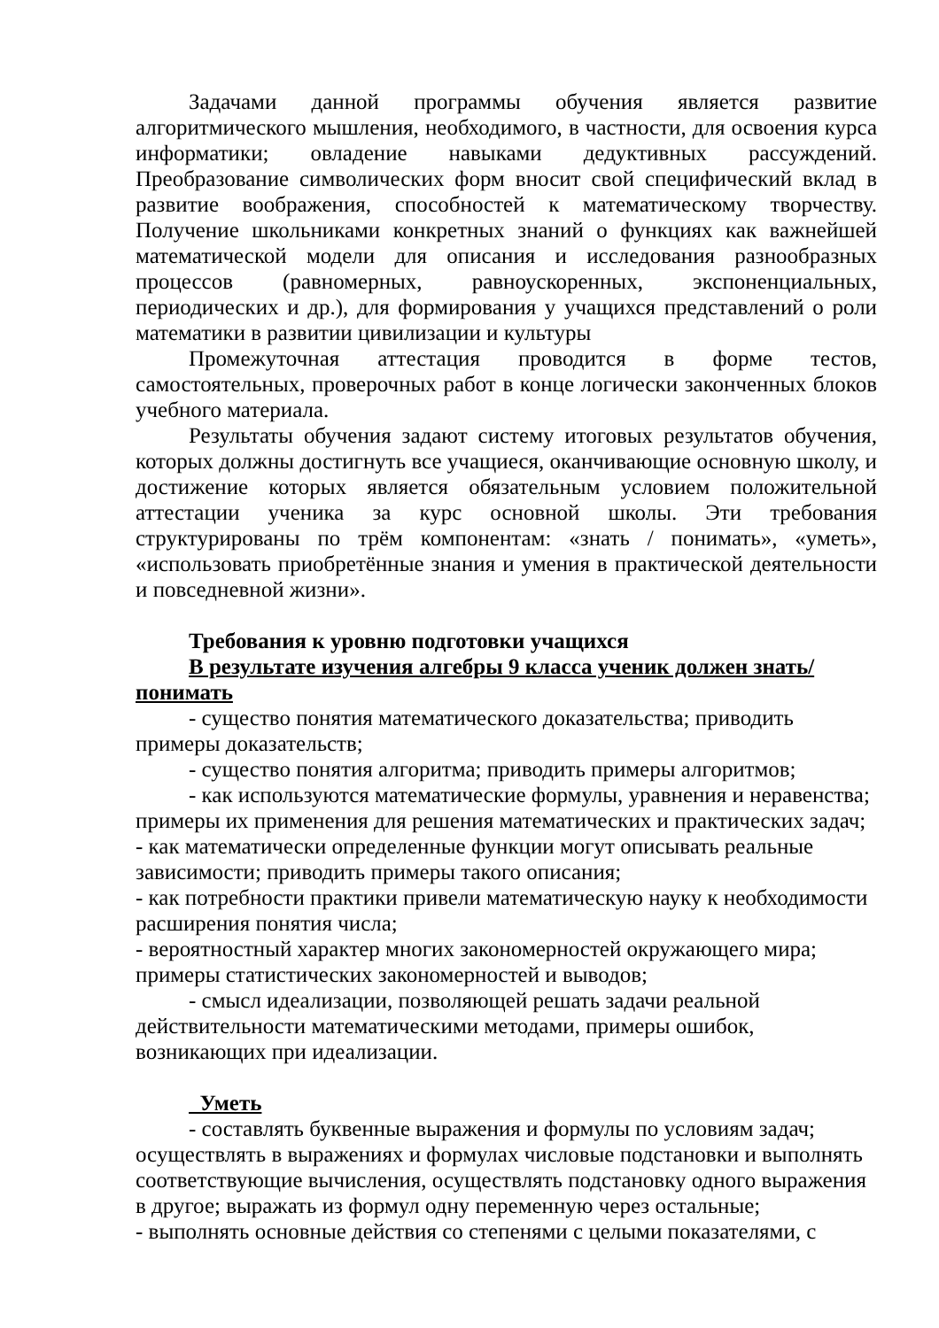Задачами данной программы обучения является развитие алгоритмического мышления, необходимого, в частности, для освоения курса информатики; овладение навыками дедуктивных рассуждений. Преобразование символических форм вносит свой специфический вклад в развитие воображения, способностей к математическому творчеству. Получение школьниками конкретных знаний о функциях как важнейшей математической модели для описания и исследования разнообразных процессов (равномерных, равноускоренных, экспоненциальных, периодических и др.), для формирования у учащихся представлений о роли математики в развитии цивилизации и культуры
Промежуточная аттестация проводится в форме тестов, самостоятельных, проверочных работ в конце логически законченных блоков учебного материала.
Результаты обучения задают систему итоговых результатов обучения, которых должны достигнуть все учащиеся, оканчивающие основную школу, и достижение которых является обязательным условием положительной аттестации ученика за курс основной школы. Эти требования структурированы по трём компонентам: «знать / понимать», «уметь», «использовать приобретённые знания и умения в практической деятельности и повседневной жизни».
Требования к уровню подготовки учащихся
В результате изучения алгебры 9 класса ученик должен знать/понимать
- существо понятия математического доказательства; приводить примеры доказательств;
- существо понятия алгоритма; приводить примеры алгоритмов;
- как используются математические формулы, уравнения и неравенства; примеры их применения для решения математических и практических задач;
- как математически определенные функции могут описывать реальные зависимости; приводить примеры такого описания;
- как потребности практики привели математическую науку к необходимости расширения понятия числа;
- вероятностный характер многих закономерностей окружающего мира; примеры статистических закономерностей и выводов;
- смысл идеализации, позволяющей решать задачи реальной действительности математическими методами, примеры ошибок, возникающих при идеализации.
Уметь
- составлять буквенные выражения и формулы по условиям задач; осуществлять в выражениях и формулах числовые подстановки и выполнять соответствующие вычисления, осуществлять подстановку одного выражения в другое; выражать из формул одну переменную через остальные;
- выполнять основные действия со степенями с целыми показателями, с